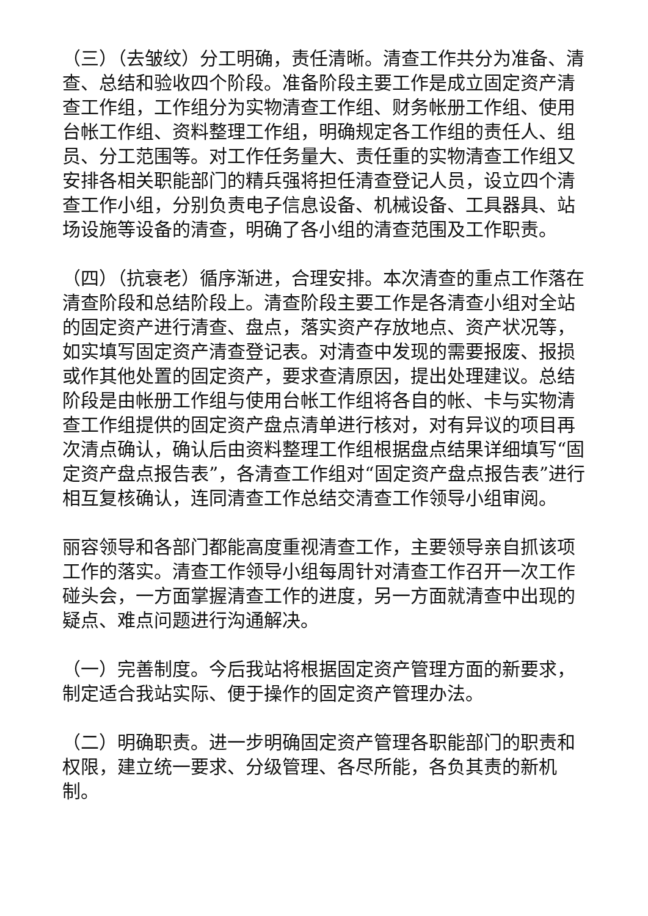（三）（去皱纹）分工明确，责任清晰。清查工作共分为准备、清查、总结和验收四个阶段。准备阶段主要工作是成立固定资产清查工作组，工作组分为实物清查工作组、财务帐册工作组、使用台帐工作组、资料整理工作组，明确规定各工作组的责任人、组员、分工范围等。对工作任务量大、责任重的实物清查工作组又安排各相关职能部门的精兵强将担任清查登记人员，设立四个清查工作小组，分别负责电子信息设备、机械设备、工具器具、站场设施等设备的清查，明确了各小组的清查范围及工作职责。
（四）（抗衰老）循序渐进，合理安排。本次清查的重点工作落在清查阶段和总结阶段上。清查阶段主要工作是各清查小组对全站的固定资产进行清查、盘点，落实资产存放地点、资产状况等，如实填写固定资产清查登记表。对清查中发现的需要报废、报损或作其他处置的固定资产，要求查清原因，提出处理建议。总结阶段是由帐册工作组与使用台帐工作组将各自的帐、卡与实物清查工作组提供的固定资产盘点清单进行核对，对有异议的项目再次清点确认，确认后由资料整理工作组根据盘点结果详细填写“固定资产盘点报告表”，各清查工作组对“固定资产盘点报告表”进行相互复核确认，连同清查工作总结交清查工作领导小组审阅。
丽容领导和各部门都能高度重视清查工作，主要领导亲自抓该项工作的落实。清查工作领导小组每周针对清查工作召开一次工作碰头会，一方面掌握清查工作的进度，另一方面就清查中出现的疑点、难点问题进行沟通解决。
（一）完善制度。今后我站将根据固定资产管理方面的新要求，制定适合我站实际、便于操作的固定资产管理办法。
（二）明确职责。进一步明确固定资产管理各职能部门的职责和权限，建立统一要求、分级管理、各尽所能，各负其责的新机制。